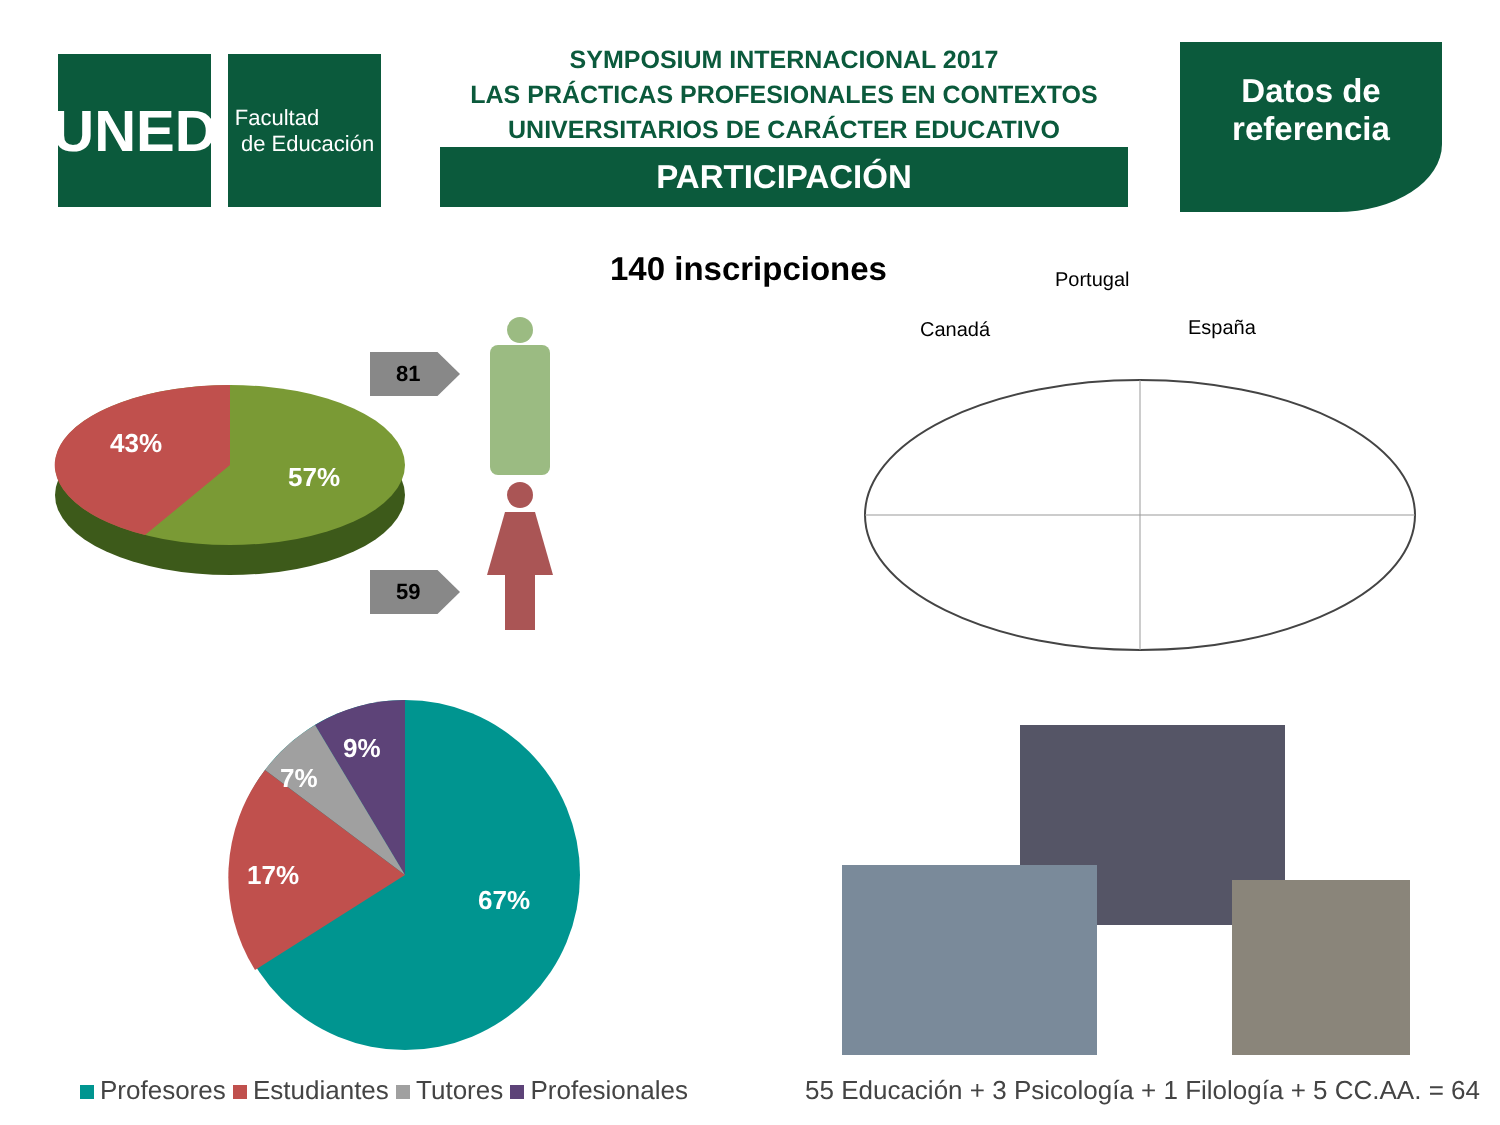UNED
Facultad
de Educación
SYMPOSIUM INTERNACIONAL 2017
LAS PRÁCTICAS PROFESIONALES EN CONTEXTOS
UNIVERSITARIOS DE CARÁCTER EDUCATIVO
PARTICIPACIÓN
Datos de
referencia
140 inscripciones
43%
57%
81
59
Canadá
Portugal
España
9%
7%
17%
67%
Profesores Estudiantes Tutores Profesionales
55 Educación + 3 Psicología + 1 Filología + 5 CC.AA. = 64